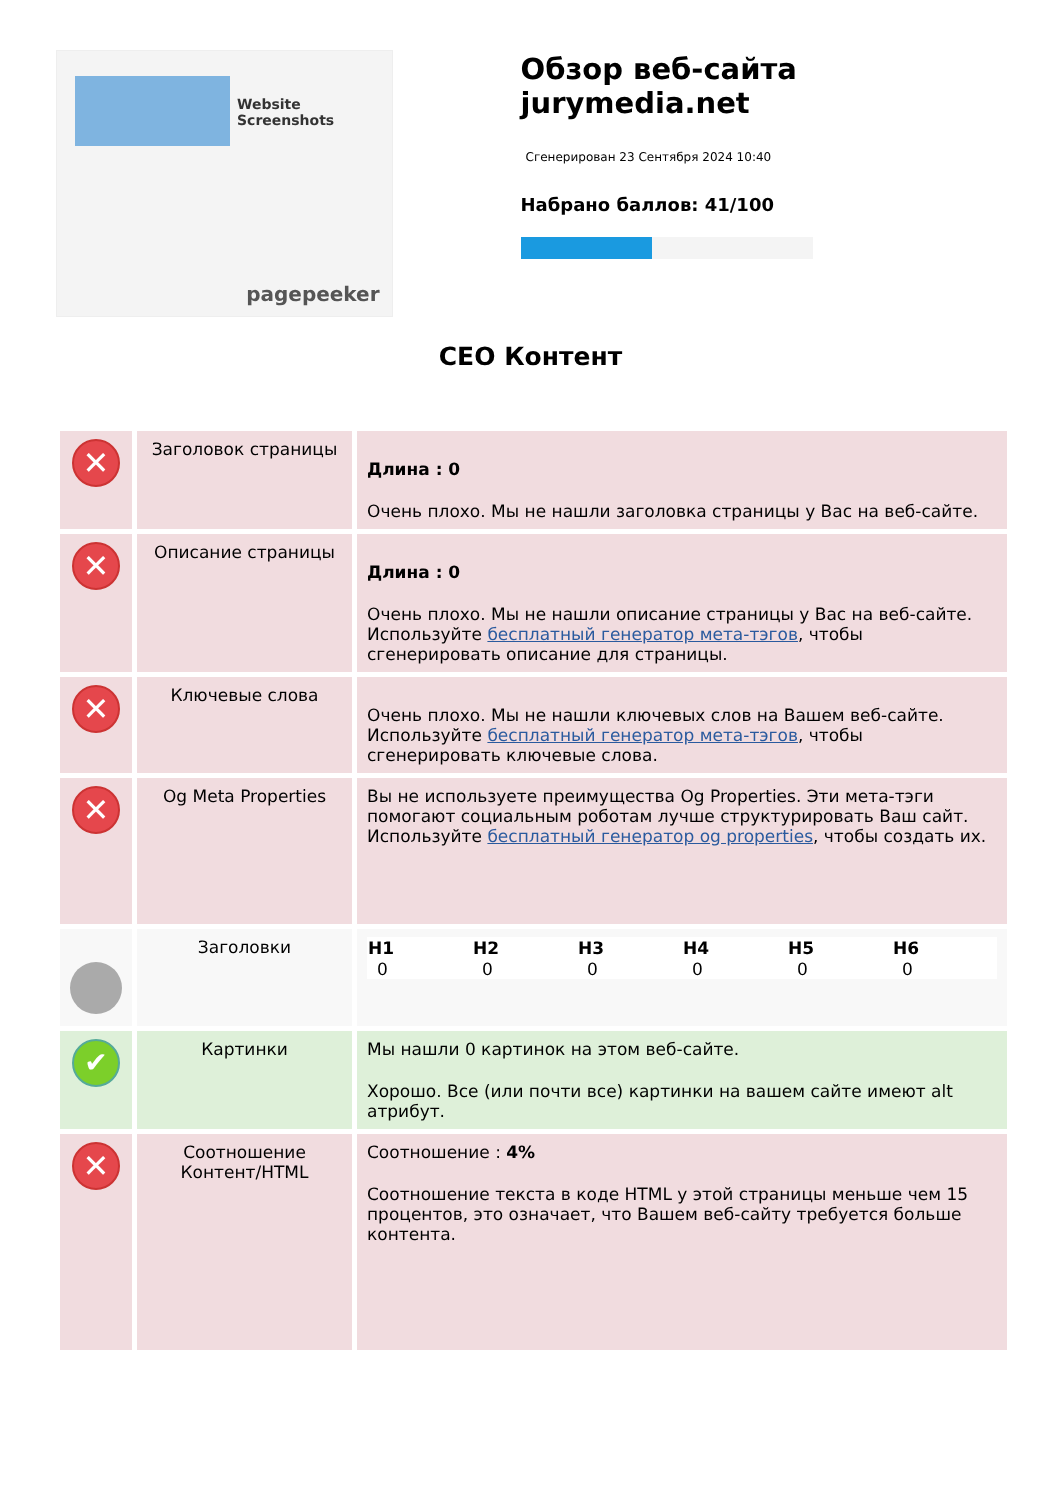Website Screenshots
pagepeeker
Обзор веб-сайта jurymedia.net
Сгенерирован 23 Сентября 2024 10:40
Набрано баллов: 41/100
CEO Контент
| ✕ | Заголовок страницы | Длина : 0 Очень плохо. Мы не нашли заголовка страницы у Вас на веб-сайте. |
| ✕ | Описание страницы | Длина : 0 Очень плохо. Мы не нашли описание страницы у Вас на веб-сайте. Используйте бесплатный генератор мета-тэгов , чтобы сгенерировать описание для страницы. |
| ✕ | Ключевые слова | Очень плохо. Мы не нашли ключевых слов на Вашем веб-сайте. Используйте бесплатный генератор мета-тэгов , чтобы сгенерировать ключевые слова. |
| ✕ | Og Meta Properties | Вы не используете преимущества Og Properties. Эти мета-тэги помогают социальным роботам лучше структурировать Ваш сайт. Используйте бесплатный генератор og properties , чтобы создать их. |
| | Заголовки | / H1 / H2 / H3 / H4 / H5 / H6 / / --- / --- / --- / --- / --- / --- / / 0 / 0 / 0 / 0 / 0 / 0 / |
| ✔ | Картинки | Мы нашли 0 картинок на этом веб-сайте. Хорошо. Все (или почти все) картинки на вашем сайте имеют alt атрибут. |
| ✕ | Соотношение Контент/HTML | Соотношение : 4% Соотношение текста в коде HTML у этой страницы меньше чем 15 процентов, это означает, что Вашем веб-сайту требуется больше контента. |